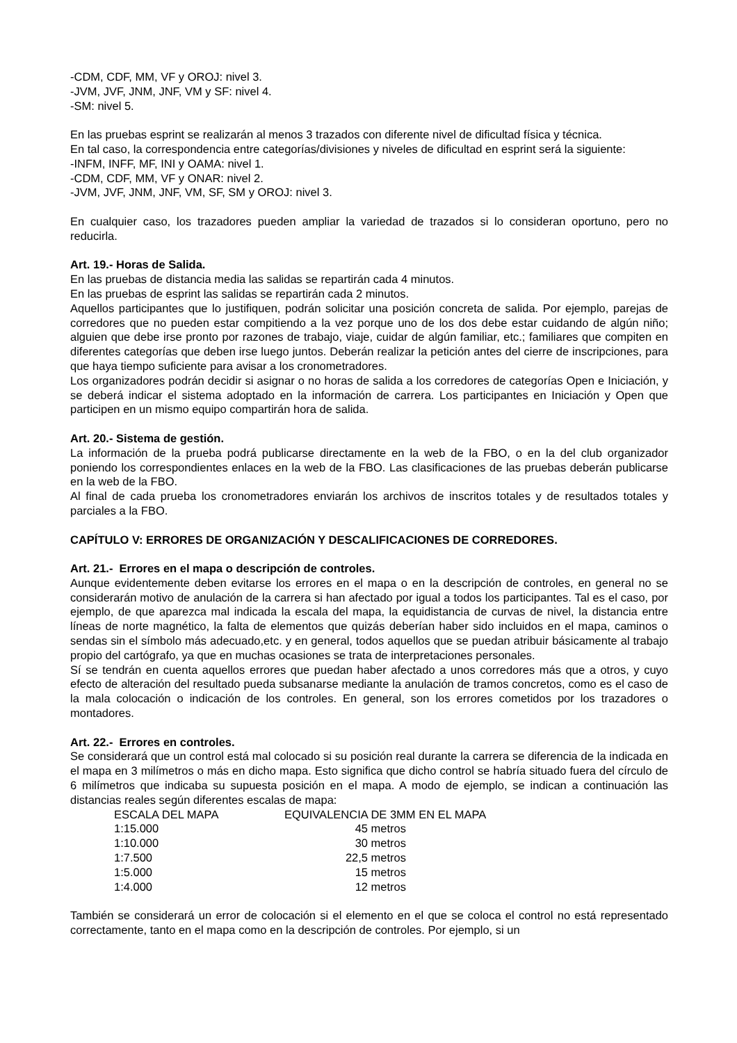-CDM, CDF, MM, VF y OROJ: nivel 3.
-JVM, JVF, JNM, JNF, VM y SF: nivel 4.
-SM: nivel 5.
En las pruebas esprint se realizarán al menos 3 trazados con diferente nivel de dificultad física y técnica.
En tal caso, la correspondencia entre categorías/divisiones y niveles de dificultad en esprint será la siguiente:
-INFM, INFF, MF, INI y OAMA: nivel 1.
-CDM, CDF, MM, VF y ONAR: nivel 2.
-JVM, JVF, JNM, JNF, VM, SF, SM y OROJ: nivel 3.
En cualquier caso, los trazadores pueden ampliar la variedad de trazados si lo consideran oportuno, pero no reducirla.
Art. 19.- Horas de Salida.
En las pruebas de distancia media las salidas se repartirán cada 4 minutos.
En las pruebas de esprint las salidas se repartirán cada 2 minutos.
Aquellos participantes que lo justifiquen, podrán solicitar una posición concreta de salida. Por ejemplo, parejas de corredores que no pueden estar compitiendo a la vez porque uno de los dos debe estar cuidando de algún niño; alguien que debe irse pronto por razones de trabajo, viaje, cuidar de algún familiar, etc.; familiares que compiten en diferentes categorías que deben irse luego juntos. Deberán realizar la petición antes del cierre de inscripciones, para que haya tiempo suficiente para avisar a los cronometradores.
Los organizadores podrán decidir si asignar o no horas de salida a los corredores de categorías Open e Iniciación, y se deberá indicar el sistema adoptado en la información de carrera. Los participantes en Iniciación y Open que participen en un mismo equipo compartirán hora de salida.
Art. 20.- Sistema de gestión.
La información de la prueba podrá publicarse directamente en la web de la FBO, o en la del club organizador poniendo los correspondientes enlaces en la web de la FBO. Las clasificaciones de las pruebas deberán publicarse en la web de la FBO.
Al final de cada prueba los cronometradores enviarán los archivos de inscritos totales y de resultados totales y parciales a la FBO.
CAPÍTULO V: ERRORES DE ORGANIZACIÓN Y DESCALIFICACIONES DE CORREDORES.
Art. 21.- Errores en el mapa o descripción de controles.
Aunque evidentemente deben evitarse los errores en el mapa o en la descripción de controles, en general no se considerarán motivo de anulación de la carrera si han afectado por igual a todos los participantes. Tal es el caso, por ejemplo, de que aparezca mal indicada la escala del mapa, la equidistancia de curvas de nivel, la distancia entre líneas de norte magnético, la falta de elementos que quizás deberían haber sido incluidos en el mapa, caminos o sendas sin el símbolo más adecuado,etc. y en general, todos aquellos que se puedan atribuir básicamente al trabajo propio del cartógrafo, ya que en muchas ocasiones se trata de interpretaciones personales.
Sí se tendrán en cuenta aquellos errores que puedan haber afectado a unos corredores más que a otros, y cuyo efecto de alteración del resultado pueda subsanarse mediante la anulación de tramos concretos, como es el caso de la mala colocación o indicación de los controles. En general, son los errores cometidos por los trazadores o montadores.
Art. 22.- Errores en controles.
Se considerará que un control está mal colocado si su posición real durante la carrera se diferencia de la indicada en el mapa en 3 milímetros o más en dicho mapa. Esto significa que dicho control se habría situado fuera del círculo de 6 milímetros que indicaba su supuesta posición en el mapa. A modo de ejemplo, se indican a continuación las distancias reales según diferentes escalas de mapa:
| ESCALA DEL MAPA | EQUIVALENCIA DE 3MM EN EL MAPA | |
| 1:15.000 | 45 metros | |
| 1:10.000 | 30 metros | |
| 1:7.500 | 22,5 metros | |
| 1:5.000 | 15 metros | |
| 1:4.000 | 12 metros | |
También se considerará un error de colocación si el elemento en el que se coloca el control no está representado correctamente, tanto en el mapa como en la descripción de controles. Por ejemplo, si un